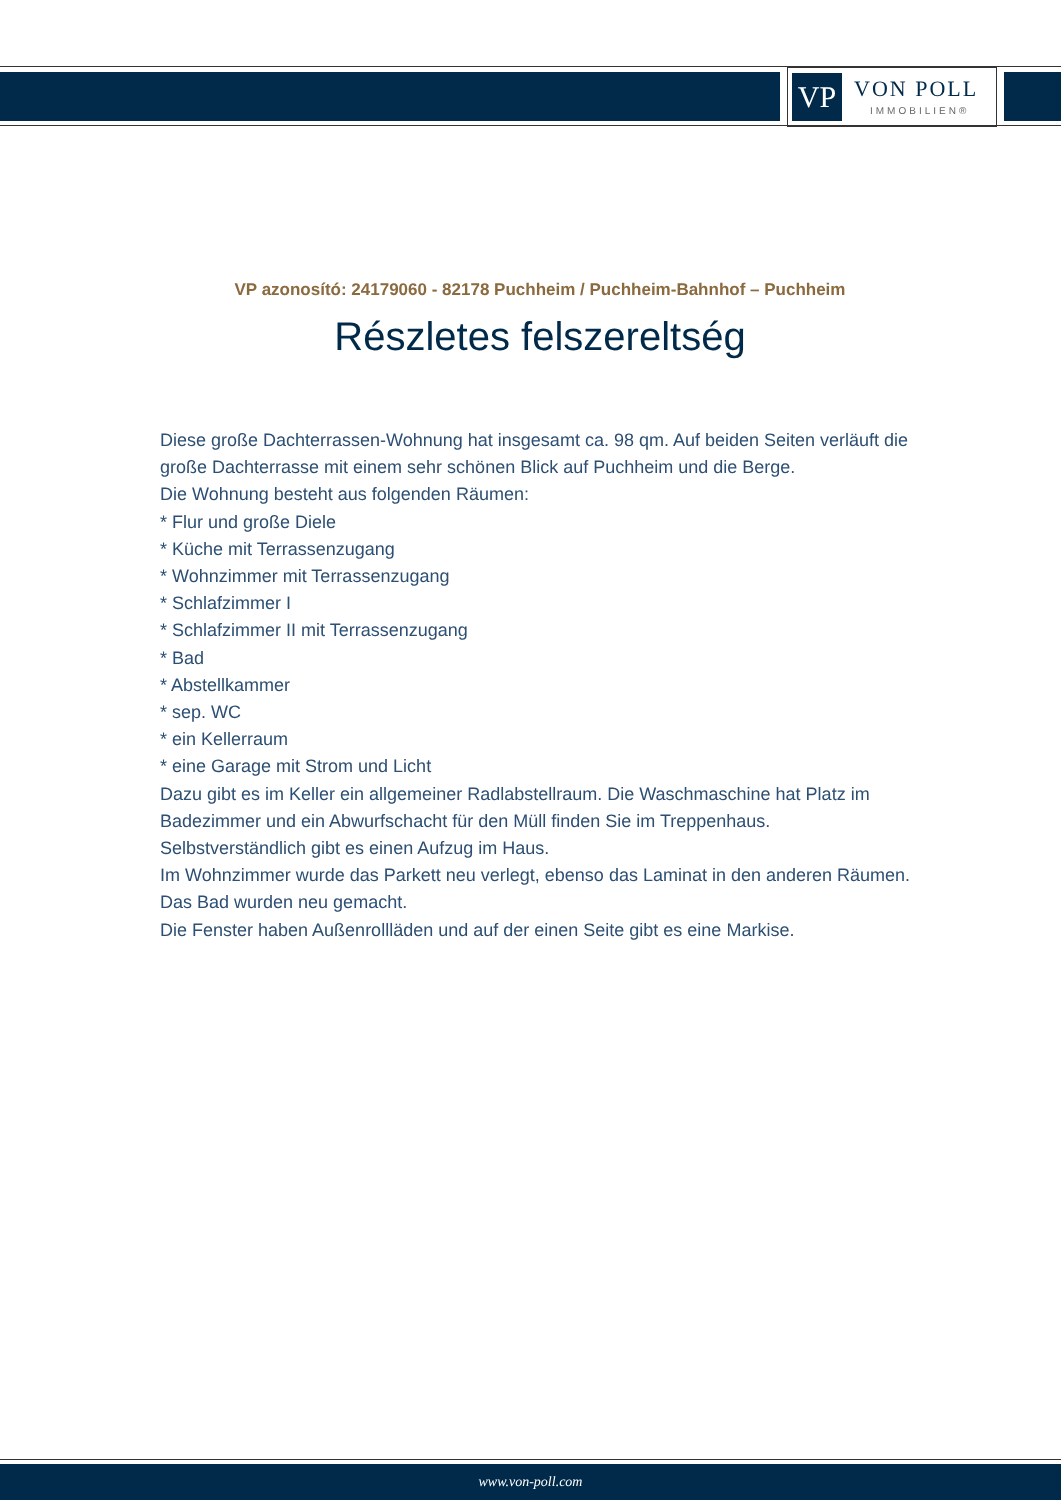VP
VON POLL
IMMOBILIEN®
VP azonosító: 24179060 - 82178 Puchheim / Puchheim-Bahnhof – Puchheim
Részletes felszereltség
Diese große Dachterrassen-Wohnung hat insgesamt ca. 98 qm. Auf beiden Seiten verläuft die große Dachterrasse mit einem sehr schönen Blick auf Puchheim und die Berge.
Die Wohnung besteht aus folgenden Räumen:
* Flur und große Diele
* Küche mit Terrassenzugang
* Wohnzimmer mit Terrassenzugang
* Schlafzimmer I
* Schlafzimmer II mit Terrassenzugang
* Bad
* Abstellkammer
* sep. WC
* ein Kellerraum
* eine Garage mit Strom und Licht
Dazu gibt es im Keller ein allgemeiner Radlabstellraum. Die Waschmaschine hat Platz im Badezimmer und ein Abwurfschacht für den Müll finden Sie im Treppenhaus.
Selbstverständlich gibt es einen Aufzug im Haus.
Im Wohnzimmer wurde das Parkett neu verlegt, ebenso das Laminat in den anderen Räumen. Das Bad wurden neu gemacht.
Die Fenster haben Außenrollläden und auf der einen Seite gibt es eine Markise.
www.von-poll.com